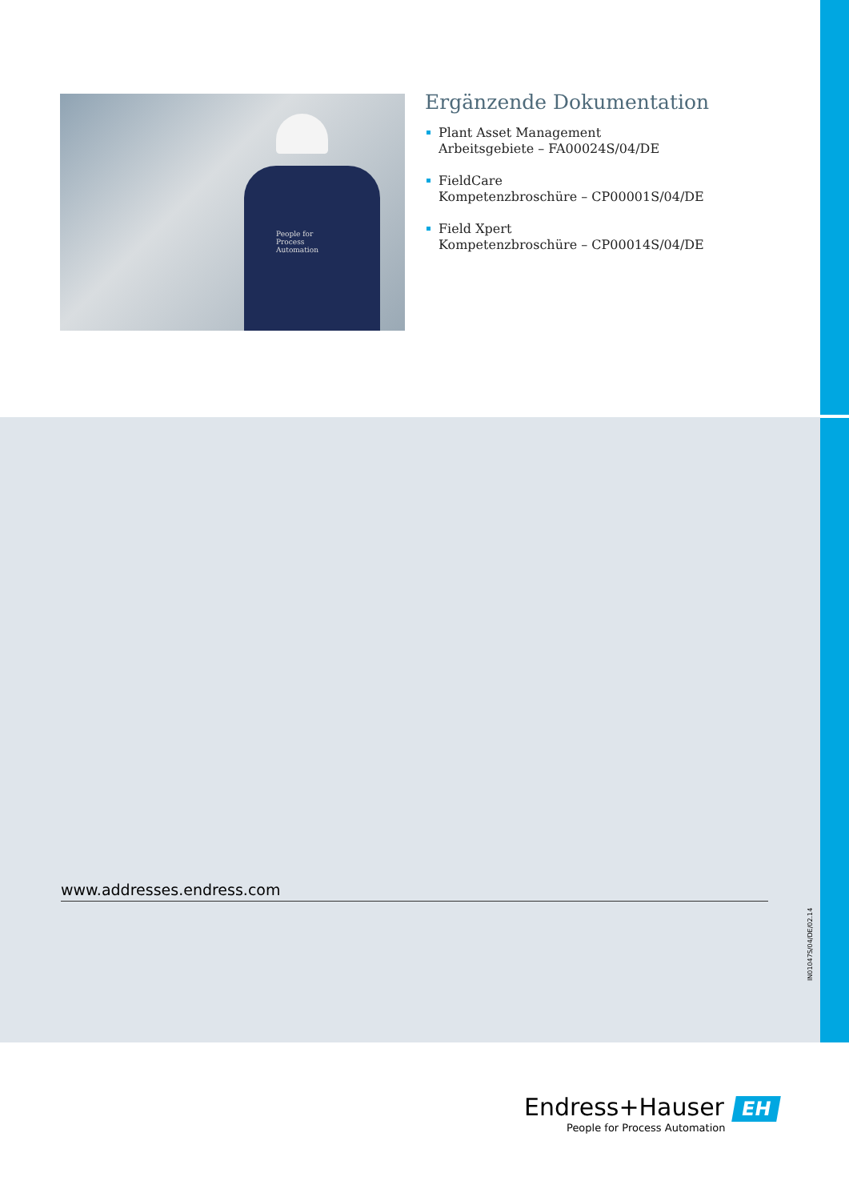People for
Process
Automation
Ergänzende Dokumentation
Plant Asset Management
Arbeitsgebiete – FA00024S/04/DE
FieldCare
Kompetenzbroschüre – CP00001S/04/DE
Field Xpert
Kompetenzbroschüre – CP00014S/04/DE
www.addresses.endress.com
IN01047S/04/DE/02.14
Endress+Hauser EH
People for Process Automation